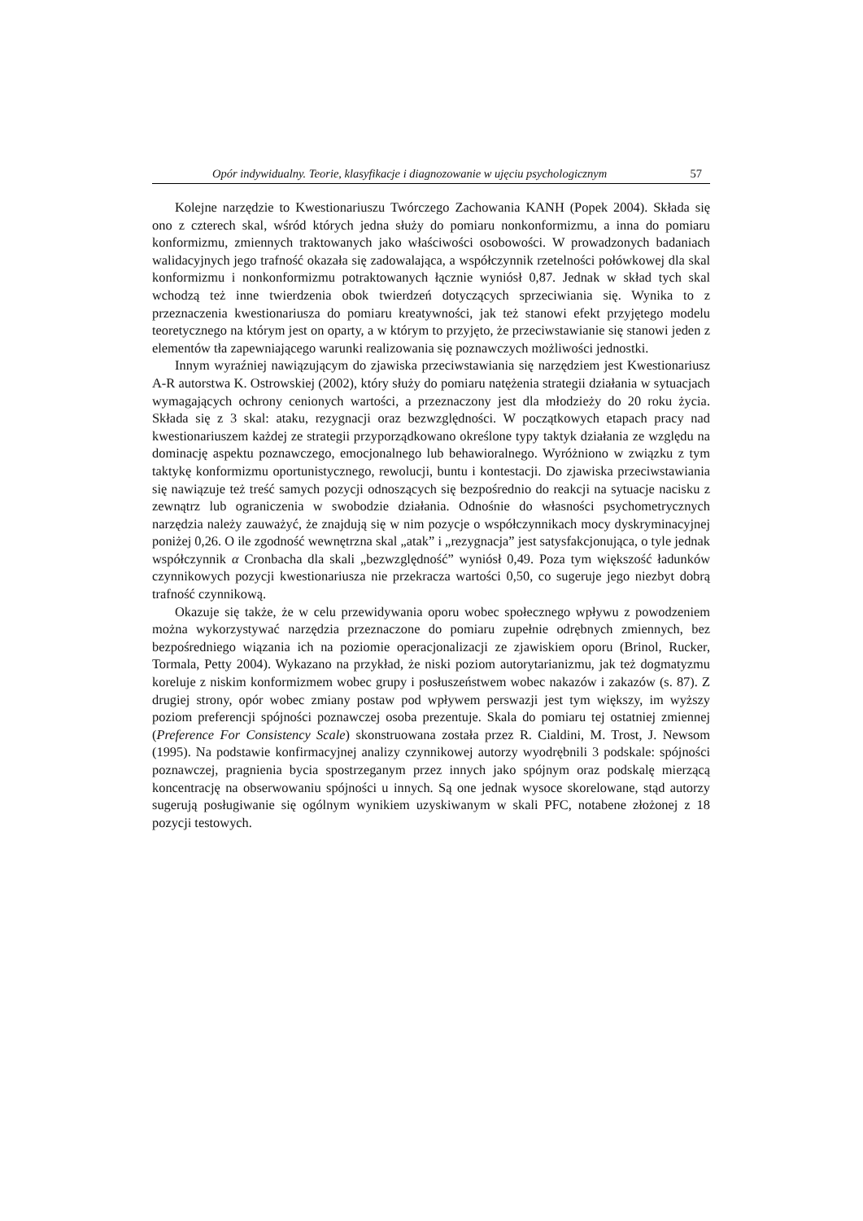Opór indywidualny. Teorie, klasyfikacje i diagnozowanie w ujęciu psychologicznym 57
Kolejne narzędzie to Kwestionariuszu Twórczego Zachowania KANH (Popek 2004). Składa się ono z czterech skal, wśród których jedna służy do pomiaru nonkonformizmu, a inna do pomiaru konformizmu, zmiennych traktowanych jako właściwości osobowości. W prowadzonych badaniach walidacyjnych jego trafność okazała się zadowalająca, a współczynnik rzetelności połówkowej dla skal konformizmu i nonkonformizmu potraktowanych łącznie wyniósł 0,87. Jednak w skład tych skal wchodzą też inne twierdzenia obok twierdzeń dotyczących sprzeciwiania się. Wynika to z przeznaczenia kwestionariusza do pomiaru kreatywności, jak też stanowi efekt przyjętego modelu teoretycznego na którym jest on oparty, a w którym to przyjęto, że przeciwstawianie się stanowi jeden z elementów tła zapewniającego warunki realizowania się poznawczych możliwości jednostki.
Innym wyraźniej nawiązującym do zjawiska przeciwstawiania się narzędziem jest Kwestionariusz A-R autorstwa K. Ostrowskiej (2002), który służy do pomiaru natężenia strategii działania w sytuacjach wymagających ochrony cenionych wartości, a przeznaczony jest dla młodzieży do 20 roku życia. Składa się z 3 skal: ataku, rezygnacji oraz bezwzględności. W początkowych etapach pracy nad kwestionariuszem każdej ze strategii przyporządkowano określone typy taktyk działania ze względu na dominację aspektu poznawczego, emocjonalnego lub behawioralnego. Wyróżniono w związku z tym taktykę konformizmu oportunistycznego, rewolucji, buntu i kontestacji. Do zjawiska przeciwstawiania się nawiązuje też treść samych pozycji odnoszących się bezpośrednio do reakcji na sytuacje nacisku z zewnątrz lub ograniczenia w swobodzie działania. Odnośnie do własności psychometrycznych narzędzia należy zauważyć, że znajdują się w nim pozycje o współczynnikach mocy dyskryminacyjnej poniżej 0,26. O ile zgodność wewnętrzna skal „atak” i „rezygnacja” jest satysfakcjonująca, o tyle jednak współczynnik α Cronbacha dla skali „bezwzględność” wyniósł 0,49. Poza tym większość ładunków czynnikowych pozycji kwestionariusza nie przekracza wartości 0,50, co sugeruje jego niezbyt dobrą trafność czynnikową.
Okazuje się także, że w celu przewidywania oporu wobec społecznego wpływu z powodzeniem można wykorzystywać narzędzia przeznaczone do pomiaru zupełnie odrębnych zmiennych, bez bezpośredniego wiązania ich na poziomie operacjonalizacji ze zjawiskiem oporu (Brinol, Rucker, Tormala, Petty 2004). Wykazano na przykład, że niski poziom autorytarianizmu, jak też dogmatyzmu koreluje z niskim konformizmem wobec grupy i posłuszeństwem wobec nakazów i zakazów (s. 87). Z drugiej strony, opór wobec zmiany postaw pod wpływem perswazji jest tym większy, im wyższy poziom preferencji spójności poznawczej osoba prezentuje. Skala do pomiaru tej ostatniej zmiennej (Preference For Consistency Scale) skonstruowana została przez R. Cialdini, M. Trost, J. Newsom (1995). Na podstawie konfirmacyjnej analizy czynnikowej autorzy wyodrębnili 3 podskale: spójności poznawczej, pragnienia bycia spostrzeganym przez innych jako spójnym oraz podskalę mierzącą koncentrację na obserwowaniu spójności u innych. Są one jednak wysoce skorelowane, stąd autorzy sugerują posługiwanie się ogólnym wynikiem uzyskiwanym w skali PFC, notabene złożonej z 18 pozycji testowych.